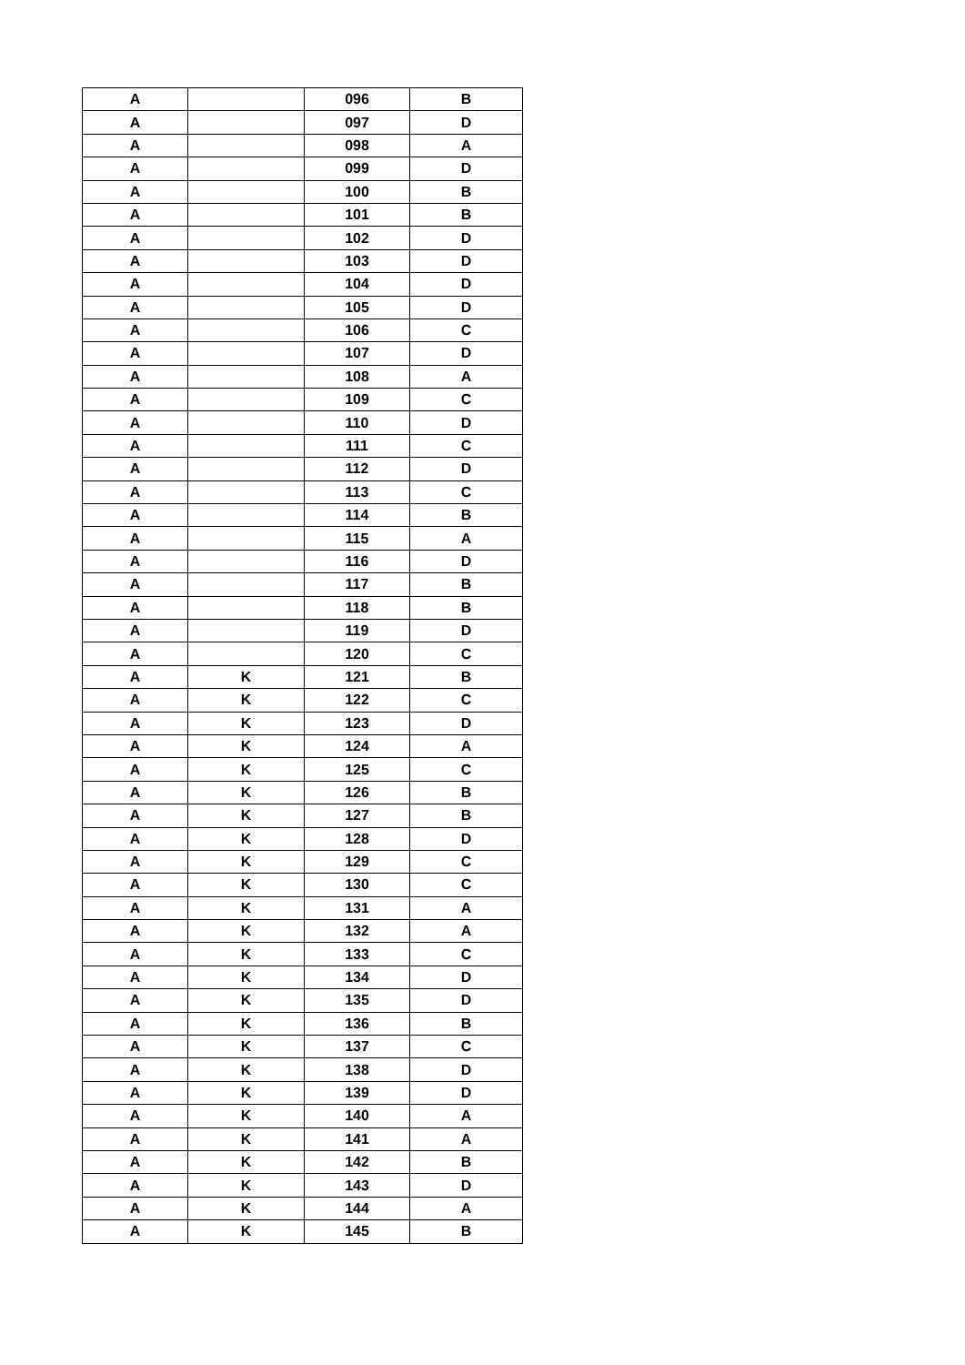| A | | 096 | B |
| A | | 097 | D |
| A | | 098 | A |
| A | | 099 | D |
| A | | 100 | B |
| A | | 101 | B |
| A | | 102 | D |
| A | | 103 | D |
| A | | 104 | D |
| A | | 105 | D |
| A | | 106 | C |
| A | | 107 | D |
| A | | 108 | A |
| A | | 109 | C |
| A | | 110 | D |
| A | | 111 | C |
| A | | 112 | D |
| A | | 113 | C |
| A | | 114 | B |
| A | | 115 | A |
| A | | 116 | D |
| A | | 117 | B |
| A | | 118 | B |
| A | | 119 | D |
| A | | 120 | C |
| A | K | 121 | B |
| A | K | 122 | C |
| A | K | 123 | D |
| A | K | 124 | A |
| A | K | 125 | C |
| A | K | 126 | B |
| A | K | 127 | B |
| A | K | 128 | D |
| A | K | 129 | C |
| A | K | 130 | C |
| A | K | 131 | A |
| A | K | 132 | A |
| A | K | 133 | C |
| A | K | 134 | D |
| A | K | 135 | D |
| A | K | 136 | B |
| A | K | 137 | C |
| A | K | 138 | D |
| A | K | 139 | D |
| A | K | 140 | A |
| A | K | 141 | A |
| A | K | 142 | B |
| A | K | 143 | D |
| A | K | 144 | A |
| A | K | 145 | B |